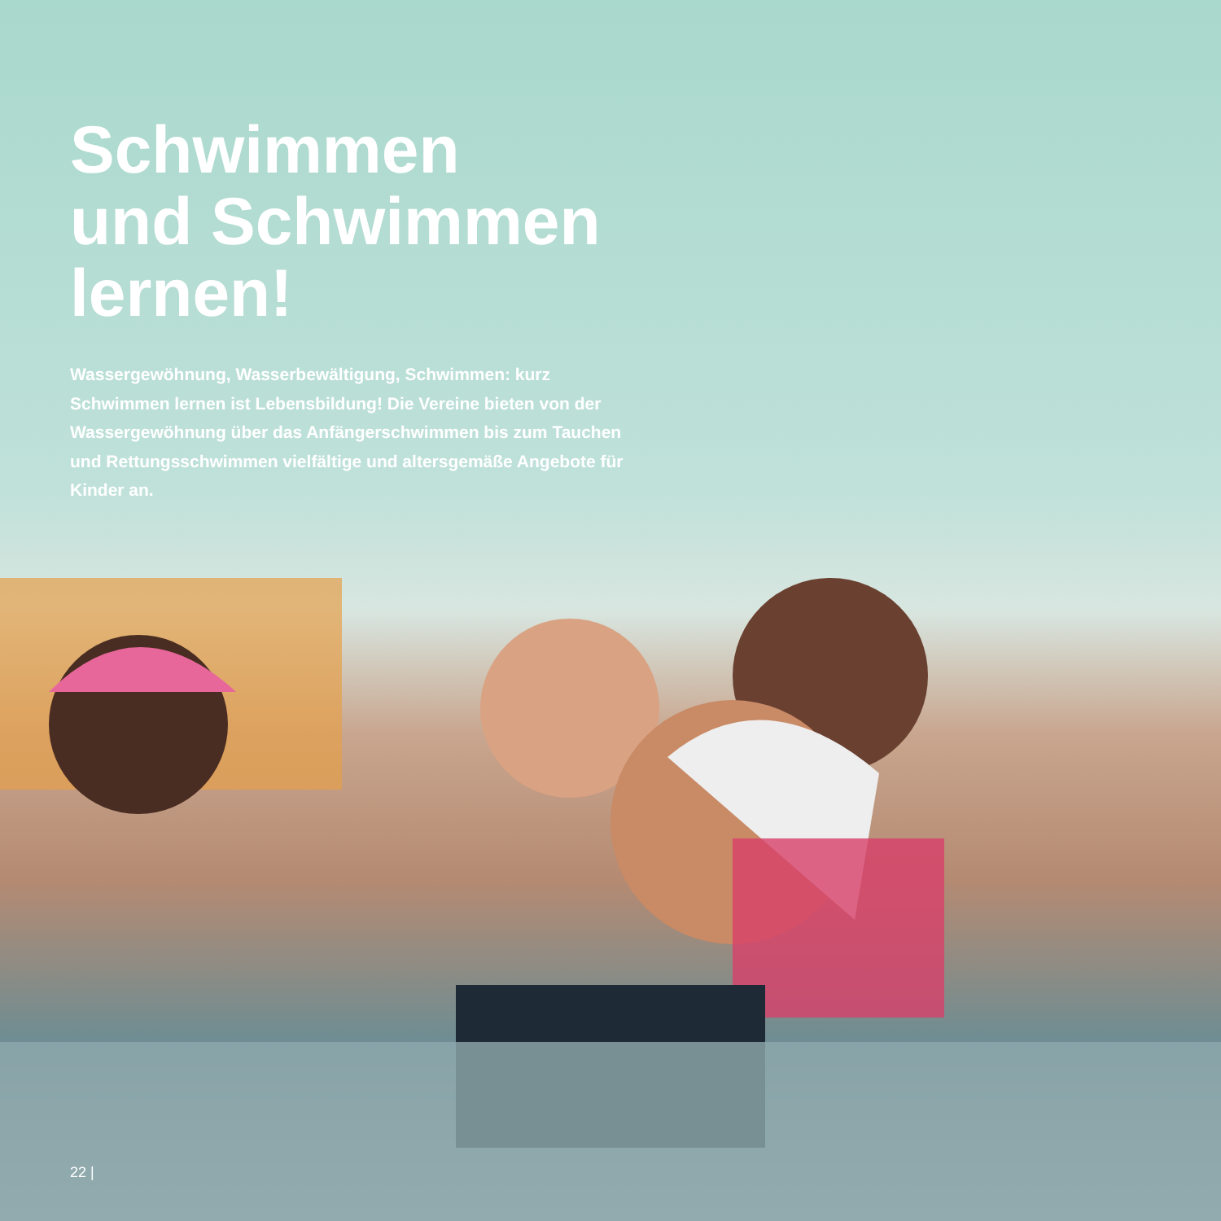Schwimmen
und Schwimmen
lernen!
Wassergewöhnung, Wasserbewältigung, Schwimmen: kurz Schwimmen lernen ist Lebensbildung! Die Vereine bieten von der Wassergewöhnung über das Anfänger­schwimmen bis zum Tauchen und Rettungsschwimmen vielfältige und altersgemäße Angebote für Kinder an.
22 |